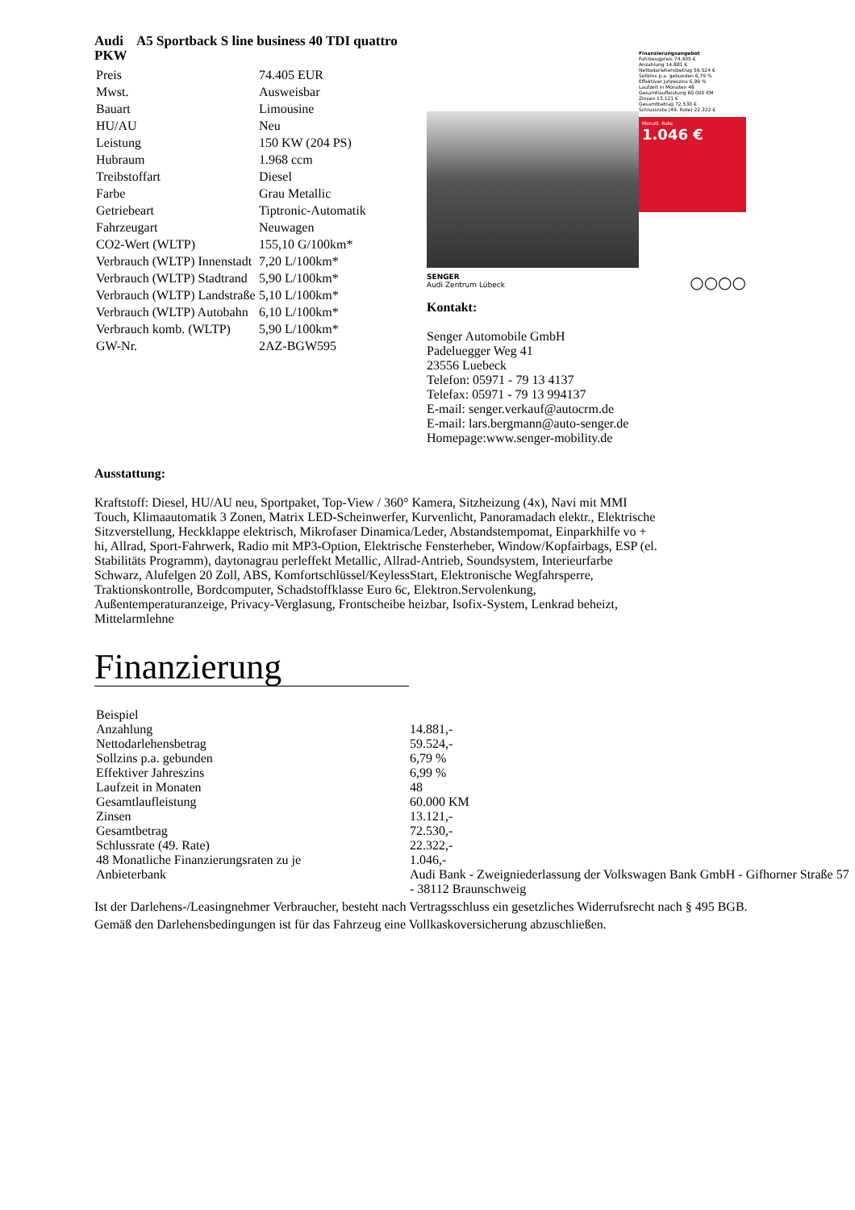Audi A5 Sportback S line business 40 TDI quattro
PKW
| Preis | 74.405 EUR |
| Mwst. | Ausweisbar |
| Bauart | Limousine |
| HU/AU | Neu |
| Leistung | 150 KW (204 PS) |
| Hubraum | 1.968 ccm |
| Treibstoffart | Diesel |
| Farbe | Grau Metallic |
| Getriebeart | Tiptronic-Automatik |
| Fahrzeugart | Neuwagen |
| CO2-Wert (WLTP) | 155,10 G/100km* |
| Verbrauch (WLTP) Innenstadt | 7,20 L/100km* |
| Verbrauch (WLTP) Stadtrand | 5,90 L/100km* |
| Verbrauch (WLTP) Landstraße | 5,10 L/100km* |
| Verbrauch (WLTP) Autobahn | 6,10 L/100km* |
| Verbrauch komb. (WLTP) | 5,90 L/100km* |
| GW-Nr. | 2AZ-BGW595 |
Finanzierungsangebot
Fahrzeugpreis 74.405 €
Anzahlung 14.881 €
Nettodarlehensbetrag 59.524 €
Sollzins p.a. gebunden 6,79 %
Effektiver Jahreszins 6,99 %
Laufzeit in Monaten 48
Gesamtlaufleistung 60.000 KM
Zinsen 13.121 €
Gesamtbetrag 72.530 €
Schlussrate (49. Rate) 22.322 €
Monatl. Rate
1.046 €
SENGER
Audi Zentrum Lübeck ○○○○
Kontakt:
Senger Automobile GmbH
Padeluegger Weg 41
23556 Luebeck
Telefon: 05971 - 79 13 4137
Telefax: 05971 - 79 13 994137
E-mail: senger.verkauf@autocrm.de
E-mail: lars.bergmann@auto-senger.de
Homepage:www.senger-mobility.de
Ausstattung:
Kraftstoff: Diesel, HU/AU neu, Sportpaket, Top-View / 360° Kamera, Sitzheizung (4x), Navi mit MMI Touch, Klimaautomatik 3 Zonen, Matrix LED-Scheinwerfer, Kurvenlicht, Panoramadach elektr., Elektrische Sitzverstellung, Heckklappe elektrisch, Mikrofaser Dinamica/Leder, Abstandstempomat, Einparkhilfe vo + hi, Allrad, Sport-Fahrwerk, Radio mit MP3-Option, Elektrische Fensterheber, Window/Kopfairbags, ESP (el. Stabilitäts Programm), daytonagrau perleffekt Metallic, Allrad-Antrieb, Soundsystem, Interieurfarbe Schwarz, Alufelgen 20 Zoll, ABS, Komfortschlüssel/KeylessStart, Elektronische Wegfahrsperre, Traktionskontrolle, Bordcomputer, Schadstoffklasse Euro 6c, Elektron.Servolenkung, Außentemperaturanzeige, Privacy-Verglasung, Frontscheibe heizbar, Isofix-System, Lenkrad beheizt, Mittelarmlehne
Finanzierung
| Beispiel | |
| Anzahlung | 14.881,- |
| Nettodarlehensbetrag | 59.524,- |
| Sollzins p.a. gebunden | 6,79 % |
| Effektiver Jahreszins | 6,99 % |
| Laufzeit in Monaten | 48 |
| Gesamtlaufleistung | 60.000 KM |
| Zinsen | 13.121,- |
| Gesamtbetrag | 72.530,- |
| Schlussrate (49. Rate) | 22.322,- |
| 48 Monatliche Finanzierungsraten zu je | 1.046,- |
| Anbieterbank | Audi Bank - Zweigniederlassung der Volkswagen Bank GmbH - Gifhorner Straße 57 - 38112 Braunschweig |
Ist der Darlehens-/Leasingnehmer Verbraucher, besteht nach Vertragsschluss ein gesetzliches Widerrufsrecht nach § 495 BGB.
Gemäß den Darlehensbedingungen ist für das Fahrzeug eine Vollkaskoversicherung abzuschließen.